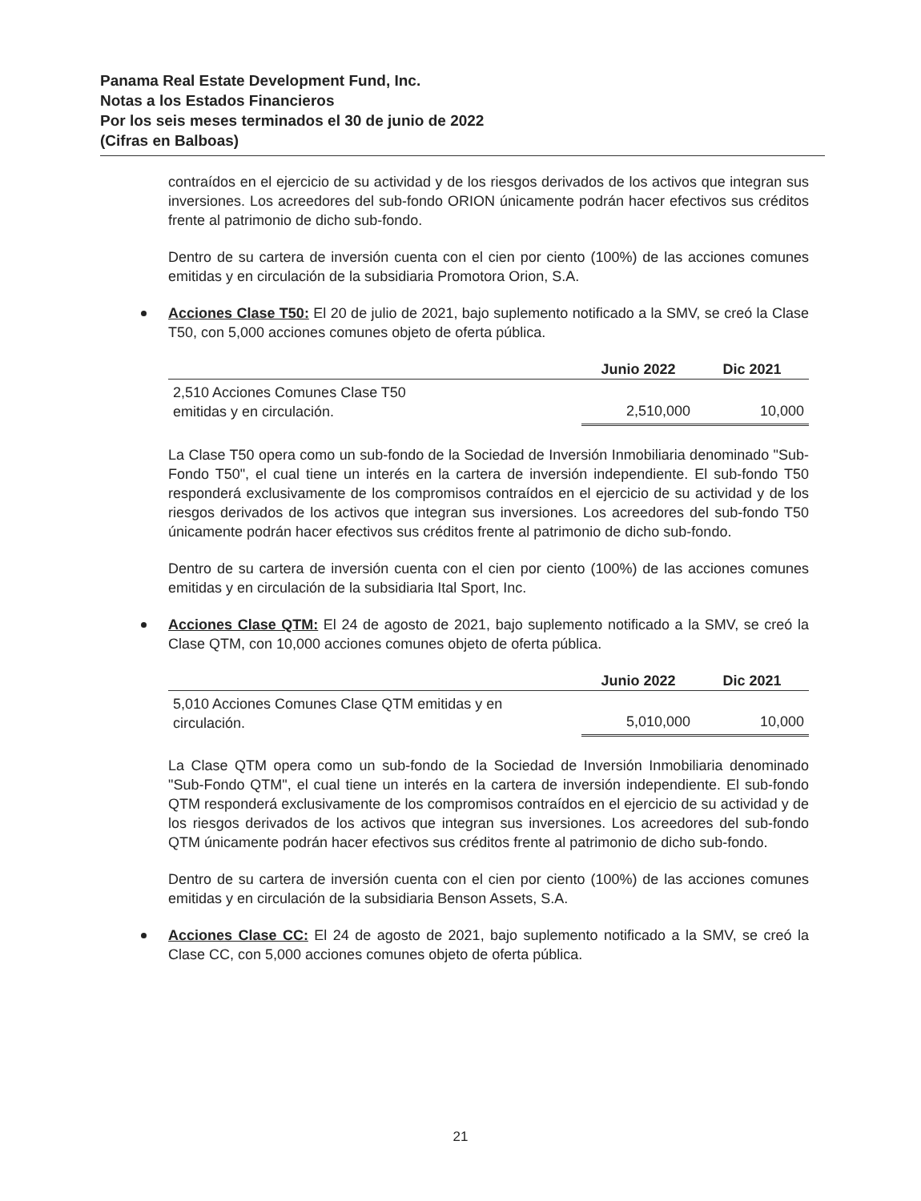Panama Real Estate Development Fund, Inc.
Notas a los Estados Financieros
Por los seis meses terminados el 30 de junio de 2022
(Cifras en Balboas)
contraídos en el ejercicio de su actividad y de los riesgos derivados de los activos que integran sus inversiones. Los acreedores del sub-fondo ORION únicamente podrán hacer efectivos sus créditos frente al patrimonio de dicho sub-fondo.
Dentro de su cartera de inversión cuenta con el cien por ciento (100%) de las acciones comunes emitidas y en circulación de la subsidiaria Promotora Orion, S.A.
Acciones Clase T50: El 20 de julio de 2021, bajo suplemento notificado a la SMV, se creó la Clase T50, con 5,000 acciones comunes objeto de oferta pública.
| | Junio 2022 | Dic 2021 |
| --- | --- | --- |
| 2,510 Acciones Comunes Clase T50 emitidas y en circulación. | 2,510,000 | 10,000 |
La Clase T50 opera como un sub-fondo de la Sociedad de Inversión Inmobiliaria denominado "Sub-Fondo T50", el cual tiene un interés en la cartera de inversión independiente. El sub-fondo T50 responderá exclusivamente de los compromisos contraídos en el ejercicio de su actividad y de los riesgos derivados de los activos que integran sus inversiones. Los acreedores del sub-fondo T50 únicamente podrán hacer efectivos sus créditos frente al patrimonio de dicho sub-fondo.
Dentro de su cartera de inversión cuenta con el cien por ciento (100%) de las acciones comunes emitidas y en circulación de la subsidiaria Ital Sport, Inc.
Acciones Clase QTM: El 24 de agosto de 2021, bajo suplemento notificado a la SMV, se creó la Clase QTM, con 10,000 acciones comunes objeto de oferta pública.
| | Junio 2022 | Dic 2021 |
| --- | --- | --- |
| 5,010 Acciones Comunes Clase QTM emitidas y en circulación. | 5,010,000 | 10,000 |
La Clase QTM opera como un sub-fondo de la Sociedad de Inversión Inmobiliaria denominado "Sub-Fondo QTM", el cual tiene un interés en la cartera de inversión independiente. El sub-fondo QTM responderá exclusivamente de los compromisos contraídos en el ejercicio de su actividad y de los riesgos derivados de los activos que integran sus inversiones. Los acreedores del sub-fondo QTM únicamente podrán hacer efectivos sus créditos frente al patrimonio de dicho sub-fondo.
Dentro de su cartera de inversión cuenta con el cien por ciento (100%) de las acciones comunes emitidas y en circulación de la subsidiaria Benson Assets, S.A.
Acciones Clase CC: El 24 de agosto de 2021, bajo suplemento notificado a la SMV, se creó la Clase CC, con 5,000 acciones comunes objeto de oferta pública.
21